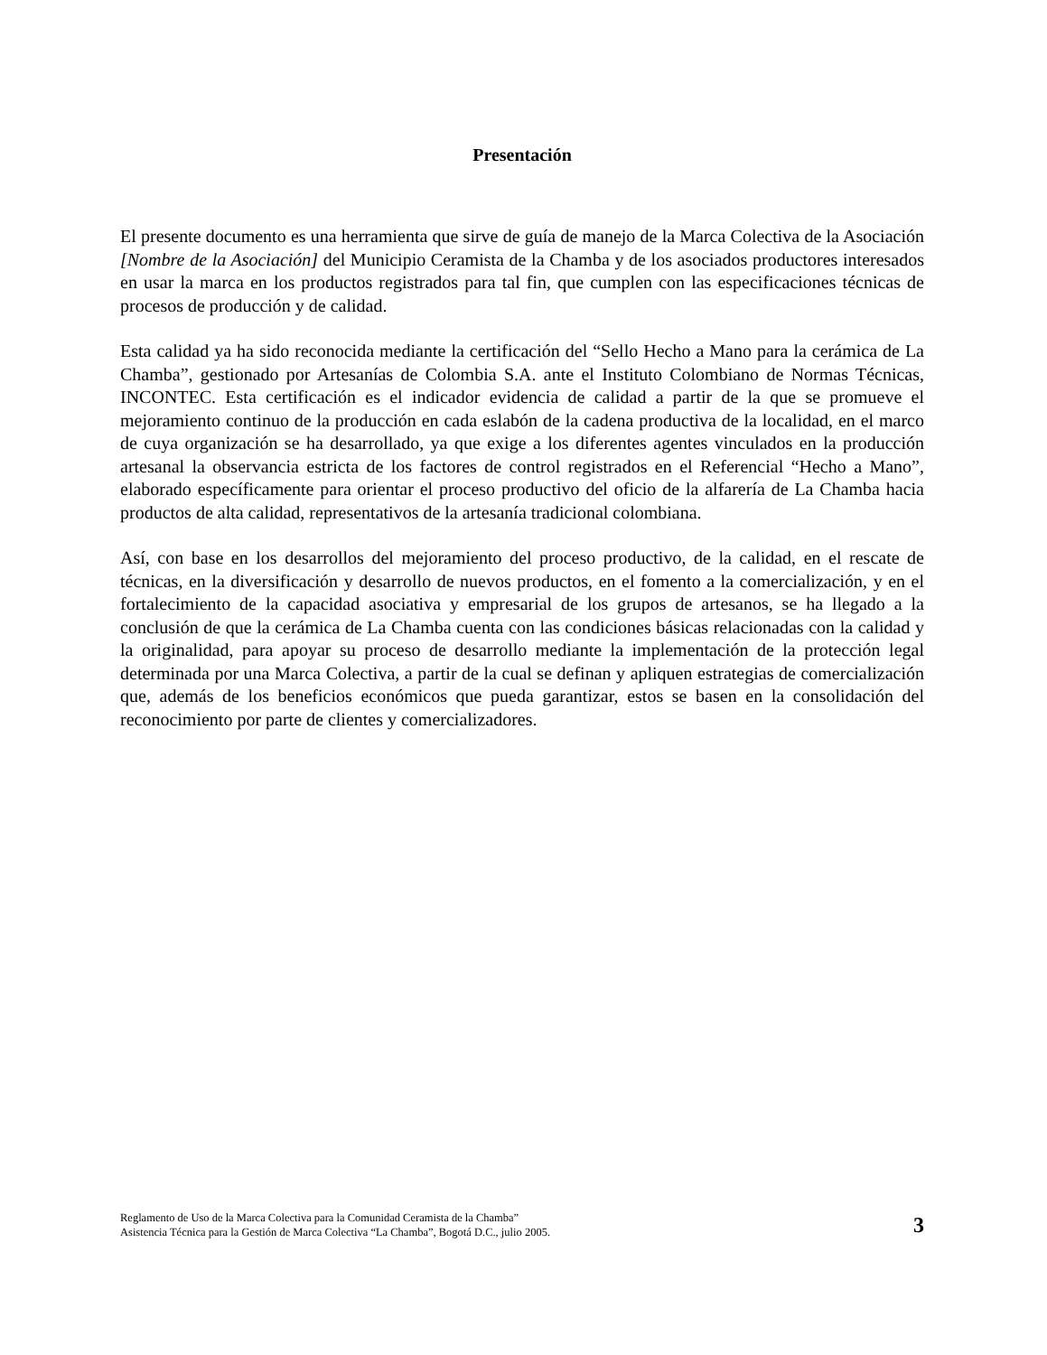Presentación
El presente documento es una herramienta que sirve de guía de manejo de la Marca Colectiva de la Asociación [Nombre de la Asociación] del Municipio Ceramista de la Chamba y de los asociados productores interesados en usar la marca en los productos registrados para tal fin, que cumplen con las especificaciones técnicas de procesos de producción y de calidad.
Esta calidad ya ha sido reconocida mediante la certificación del “Sello Hecho a Mano para la cerámica de La Chamba”, gestionado por Artesanías de Colombia S.A. ante el Instituto Colombiano de Normas Técnicas, INCONTEC. Esta certificación es el indicador evidencia de calidad a partir de la que se promueve el mejoramiento continuo de la producción en cada eslabón de la cadena productiva de la localidad, en el marco de cuya organización se ha desarrollado, ya que exige a los diferentes agentes vinculados en la producción artesanal la observancia estricta de los factores de control registrados en el Referencial “Hecho a Mano”, elaborado específicamente para orientar el proceso productivo del oficio de la alfarería de La Chamba hacia productos de alta calidad, representativos de la artesanía tradicional colombiana.
Así, con base en los desarrollos del mejoramiento del proceso productivo, de la calidad, en el rescate de técnicas, en la diversificación y desarrollo de nuevos productos, en el fomento a la comercialización, y en el fortalecimiento de la capacidad asociativa y empresarial de los grupos de artesanos, se ha llegado a la conclusión de que la cerámica de La Chamba cuenta con las condiciones básicas relacionadas con la calidad y la originalidad, para apoyar su proceso de desarrollo mediante la implementación de la protección legal determinada por una Marca Colectiva, a partir de la cual se definan y apliquen estrategias de comercialización que, además de los beneficios económicos que pueda garantizar, estos se basen en la consolidación del reconocimiento por parte de clientes y comercializadores.
Reglamento de Uso de la Marca Colectiva para la Comunidad Ceramista de la Chamba”
Asistencia Técnica para la Gestión de Marca Colectiva “La Chamba”, Bogotá D.C., julio 2005.
3